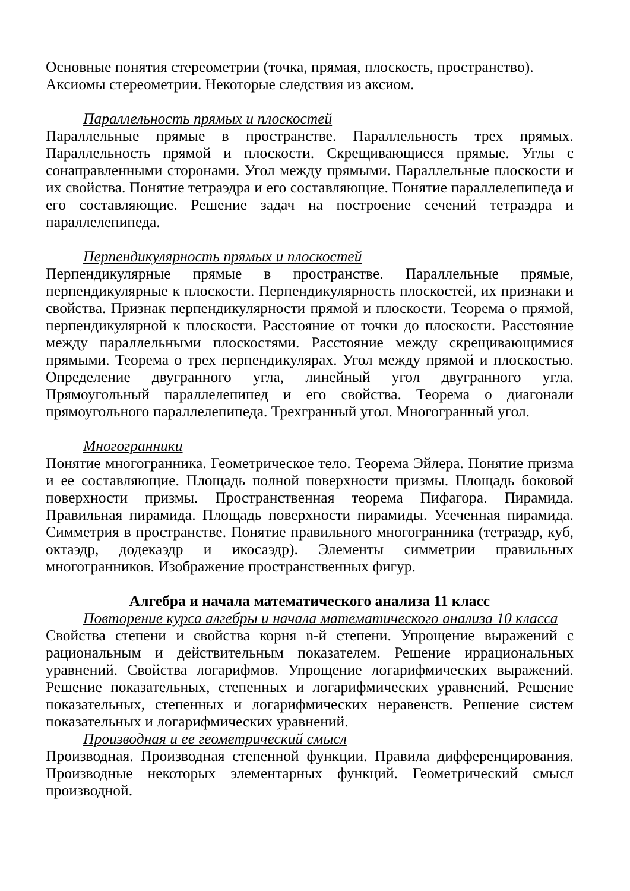Основные понятия стереометрии (точка, прямая, плоскость, пространство).
Аксиомы стереометрии. Некоторые следствия из аксиом.
Параллельность прямых и плоскостей
Параллельные прямые в пространстве. Параллельность трех прямых. Параллельность прямой и плоскости. Скрещивающиеся прямые. Углы с сонаправленными сторонами. Угол между прямыми. Параллельные плоскости и их свойства. Понятие тетраэдра и его составляющие. Понятие параллелепипеда и его составляющие. Решение задач на построение сечений тетраэдра и параллелепипеда.
Перпендикулярность прямых и плоскостей
Перпендикулярные прямые в пространстве. Параллельные прямые, перпендикулярные к плоскости. Перпендикулярность плоскостей, их признаки и свойства. Признак перпендикулярности прямой и плоскости. Теорема о прямой, перпендикулярной к плоскости. Расстояние от точки до плоскости. Расстояние между параллельными плоскостями. Расстояние между скрещивающимися прямыми. Теорема о трех перпендикулярах. Угол между прямой и плоскостью. Определение двугранного угла, линейный угол двугранного угла. Прямоугольный параллелепипед и его свойства. Теорема о диагонали прямоугольного параллелепипеда. Трехгранный угол. Многогранный угол.
Многогранники
Понятие многогранника. Геометрическое тело. Теорема Эйлера. Понятие призма и ее составляющие. Площадь полной поверхности призмы. Площадь боковой поверхности призмы. Пространственная теорема Пифагора. Пирамида. Правильная пирамида. Площадь поверхности пирамиды. Усеченная пирамида. Симметрия в пространстве. Понятие правильного многогранника (тетраэдр, куб, октаэдр, додекаэдр и икосаэдр). Элементы симметрии правильных многогранников. Изображение пространственных фигур.
Алгебра и начала математического анализа 11 класс
Повторение курса алгебры и начала математического анализа 10 класса
Свойства степени и свойства корня n-й степени. Упрощение выражений с рациональным и действительным показателем. Решение иррациональных уравнений. Свойства логарифмов. Упрощение логарифмических выражений. Решение показательных, степенных и логарифмических уравнений. Решение показательных, степенных и логарифмических неравенств. Решение систем показательных и логарифмических уравнений.
Производная и ее геометрический смысл
Производная. Производная степенной функции. Правила дифференцирования. Производные некоторых элементарных функций. Геометрический смысл производной.